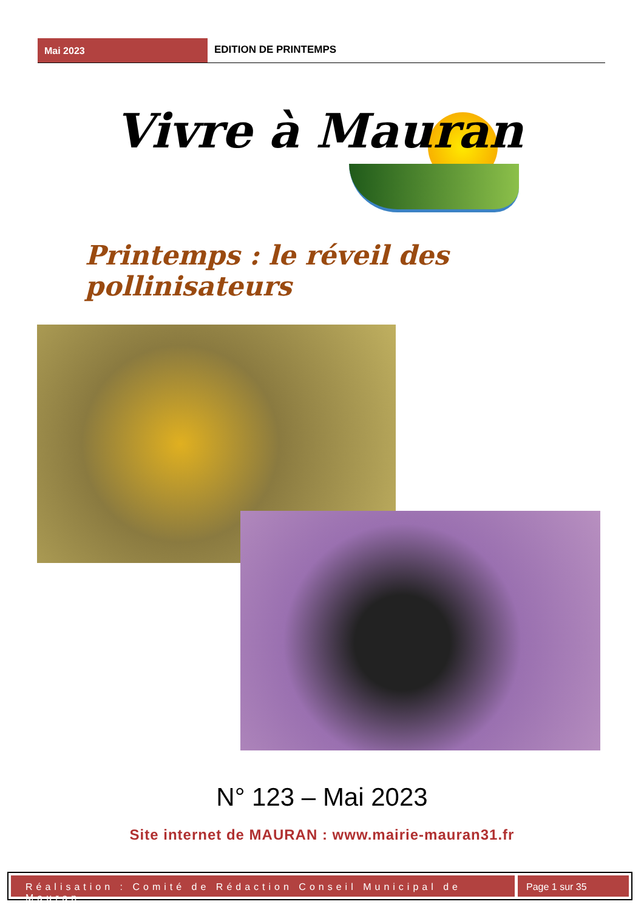Mai 2023
EDITION DE PRINTEMPS
Vivre à Mauran
Printemps : le réveil des pollinisateurs
N° 123 – Mai 2023
Site internet de MAURAN : www.mairie-mauran31.fr
Réalisation : Comité de Rédaction Conseil Municipal de Mauran
Page 1 sur 35